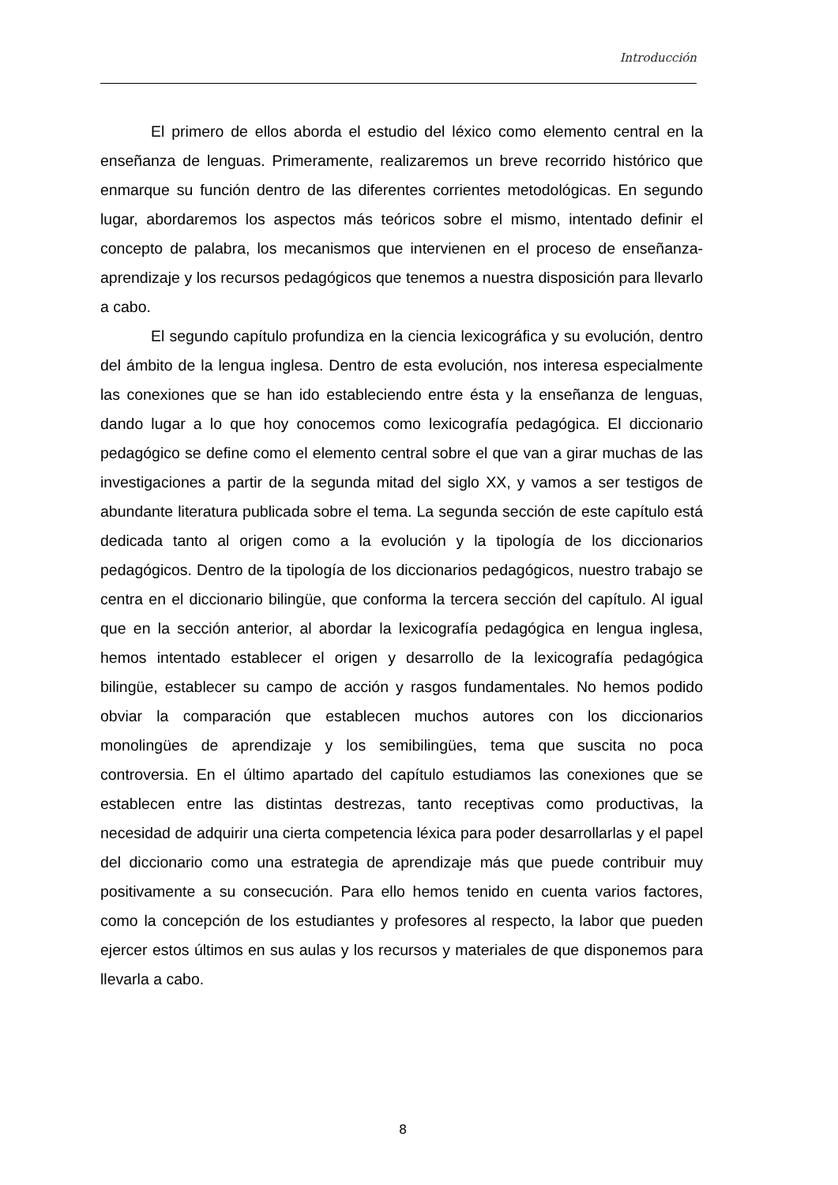Introducción
El primero de ellos aborda el estudio del léxico como elemento central en la enseñanza de lenguas. Primeramente, realizaremos un breve recorrido histórico que enmarque su función dentro de las diferentes corrientes metodológicas. En segundo lugar, abordaremos los aspectos más teóricos sobre el mismo, intentado definir el concepto de palabra, los mecanismos que intervienen en el proceso de enseñanza-aprendizaje y los recursos pedagógicos que tenemos a nuestra disposición para llevarlo a cabo.
El segundo capítulo profundiza en la ciencia lexicográfica y su evolución, dentro del ámbito de la lengua inglesa. Dentro de esta evolución, nos interesa especialmente las conexiones que se han ido estableciendo entre ésta y la enseñanza de lenguas, dando lugar a lo que hoy conocemos como lexicografía pedagógica. El diccionario pedagógico se define como el elemento central sobre el que van a girar muchas de las investigaciones a partir de la segunda mitad del siglo XX, y vamos a ser testigos de abundante literatura publicada sobre el tema. La segunda sección de este capítulo está dedicada tanto al origen como a la evolución y la tipología de los diccionarios pedagógicos. Dentro de la tipología de los diccionarios pedagógicos, nuestro trabajo se centra en el diccionario bilingüe, que conforma la tercera sección del capítulo. Al igual que en la sección anterior, al abordar la lexicografía pedagógica en lengua inglesa, hemos intentado establecer el origen y desarrollo de la lexicografía pedagógica bilingüe, establecer su campo de acción y rasgos fundamentales. No hemos podido obviar la comparación que establecen muchos autores con los diccionarios monolingües de aprendizaje y los semibilingües, tema que suscita no poca controversia. En el último apartado del capítulo estudiamos las conexiones que se establecen entre las distintas destrezas, tanto receptivas como productivas, la necesidad de adquirir una cierta competencia léxica para poder desarrollarlas y el papel del diccionario como una estrategia de aprendizaje más que puede contribuir muy positivamente a su consecución. Para ello hemos tenido en cuenta varios factores, como la concepción de los estudiantes y profesores al respecto, la labor que pueden ejercer estos últimos en sus aulas y los recursos y materiales de que disponemos para llevarla a cabo.
8